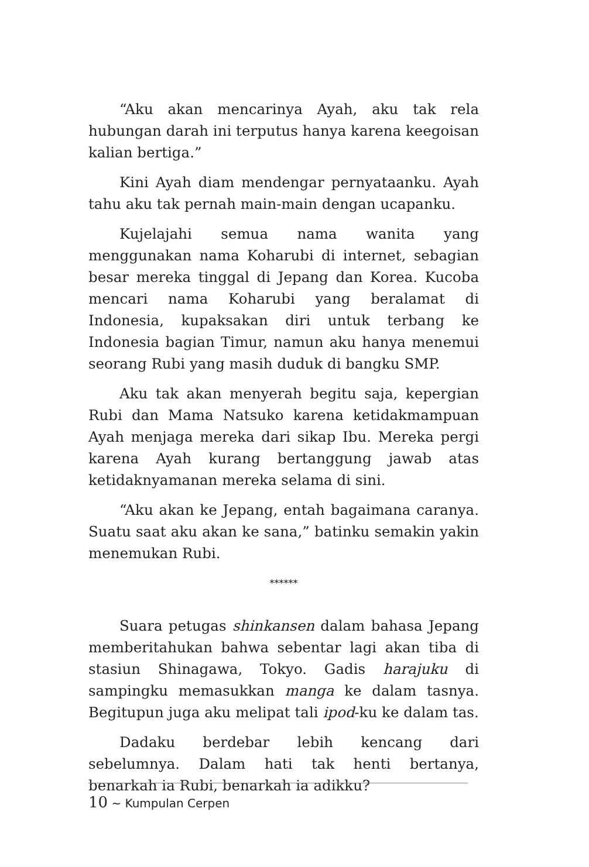“Aku akan mencarinya Ayah, aku tak rela hubungan darah ini terputus hanya karena keegoisan kalian bertiga.”
Kini Ayah diam mendengar pernyataanku. Ayah tahu aku tak pernah main-main dengan ucapanku.
Kujelajahi semua nama wanita yang menggunakan nama Koharubi di internet, sebagian besar mereka tinggal di Jepang dan Korea. Kucoba mencari nama Koharubi yang beralamat di Indonesia, kupaksakan diri untuk terbang ke Indonesia bagian Timur, namun aku hanya menemui seorang Rubi yang masih duduk di bangku SMP.
Aku tak akan menyerah begitu saja, kepergian Rubi dan Mama Natsuko karena ketidakmampuan Ayah menjaga mereka dari sikap Ibu. Mereka pergi karena Ayah kurang bertanggung jawab atas ketidaknyamanan mereka selama di sini.
“Aku akan ke Jepang, entah bagaimana caranya. Suatu saat aku akan ke sana,” batinku semakin yakin menemukan Rubi.
******
Suara petugas shinkansen dalam bahasa Jepang memberitahukan bahwa sebentar lagi akan tiba di stasiun Shinagawa, Tokyo. Gadis harajuku di sampingku memasukkan manga ke dalam tasnya. Begitupun juga aku melipat tali ipod-ku ke dalam tas.
Dadaku berdebar lebih kencang dari sebelumnya. Dalam hati tak henti bertanya, benarkah ia Rubi, benarkah ia adikku?
10 ~ Kumpulan Cerpen